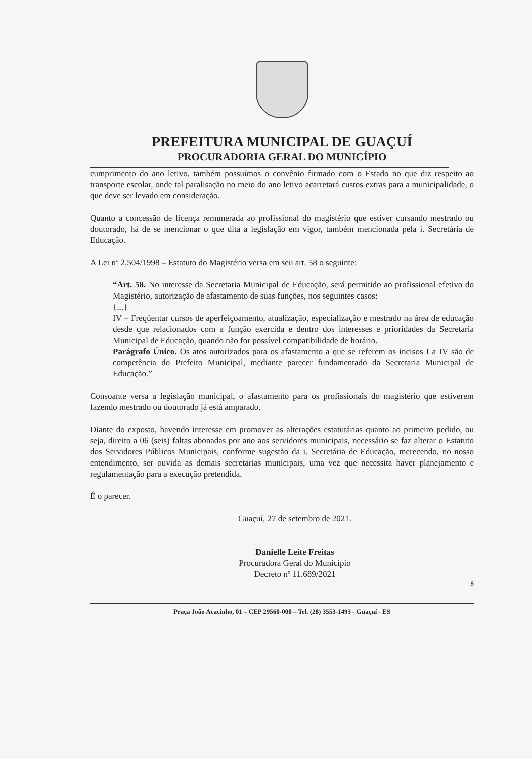PREFEITURA MUNICIPAL DE GUAÇUÍ
PROCURADORIA GERAL DO MUNICÍPIO
cumprimento do ano letivo, também possuímos o convênio firmado com o Estado no que diz respeito ao transporte escolar, onde tal paralisação no meio do ano letivo acarretará custos extras para a municipalidade, o que deve ser levado em consideração.
Quanto a concessão de licença remunerada ao profissional do magistério que estiver cursando mestrado ou doutorado, há de se mencionar o que dita a legislação em vigor, também mencionada pela i. Secretária de Educação.
A Lei nº 2.504/1998 – Estatuto do Magistério versa em seu art. 58 o seguinte:
“Art. 58. No interesse da Secretaria Municipal de Educação, será permitido ao profissional efetivo do Magistério, autorização de afastamento de suas funções, nos seguintes casos:
{...}
IV – Freqüentar cursos de aperfeiçoamento, atualização, especialização e mestrado na área de educação desde que relacionados com a função exercida e dentro dos interesses e prioridades da Secretaria Municipal de Educação, quando não for possível compatibilidade de horário.
Parágrafo Único. Os atos autorizados para os afastamento a que se referem os incisos I a IV são de competência do Prefeito Municipal, mediante parecer fundamentado da Secretaria Municipal de Educação.”
Consoante versa a legislação municipal, o afastamento para os profissionais do magistério que estiverem fazendo mestrado ou doutorado já está amparado.
Diante do exposto, havendo interesse em promover as alterações estatutárias quanto ao primeiro pedido, ou seja, direito a 06 (seis) faltas abonadas por ano aos servidores municipais, necessário se faz alterar o Estatuto dos Servidores Públicos Municipais, conforme sugestão da i. Secretária de Educação, merecendo, no nosso entendimento, ser ouvida as demais secretarias municipais, uma vez que necessita haver planejamento e regulamentação para a execução pretendida.
É o parecer.
Guaçuí, 27 de setembro de 2021.
Danielle Leite Freitas
Procuradora Geral do Município
Decreto nº 11.689/2021
8
Praça João Acacinho, 01 – CEP 29560-000 – Tel. (28) 3553-1493 - Guaçuí - ES